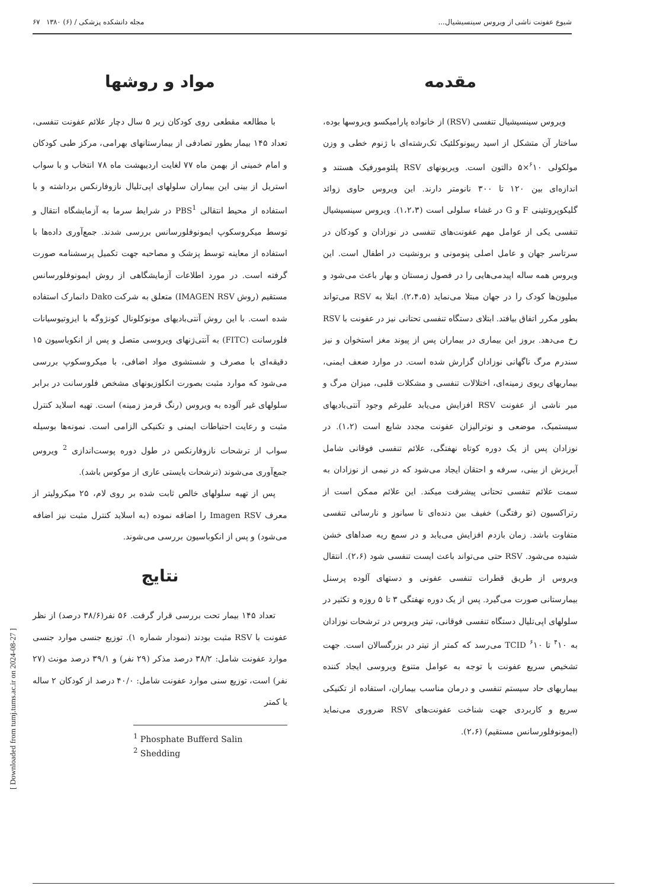شیوع عفونت ناشی از ویروس سینسیشیال... مجله دانشکده پزشکی / (۶) ۱۳۸۰ ۶۷
مقدمه
ویروس سینسیشیال تنفسی (RSV) از خانواده پارامیکسو ویروسها بوده، ساختار آن متشکل از اسید ریبونوکلئیک تک‌رشته‌ای با ژنوم خطی و وزن مولکولی <sup>۶</sup>۱۰×۵ دالتون است. ویریونهای RSV پلئومورفیک هستند و اندازه‌ای بین ۱۲۰ تا ۳۰۰ نانومتر دارند. این ویروس حاوی زوائد گلیکوپروتئینی F و G در غشاء سلولی است (۱،۲،۳). ویروس سینسیشیال تنفسی یکی از عوامل مهم عفونت‌های تنفسی در نوزادان و کودکان در سرتاسر جهان و عامل اصلی پنومونی و برونشیت در اطفال است. این ویروس همه ساله اپیدمی‌هایی را در فصول زمستان و بهار باعث می‌شود و میلیون‌ها کودک را در جهان مبتلا می‌نماید (۲،۴،۵). ابتلا به RSV می‌تواند بطور مکرر اتفاق بیافتد. ابتلای دستگاه تنفسی تحتانی نیز در عفونت با RSV رخ می‌دهد. بروز این بیماری در بیماران پس از پیوند مغز استخوان و نیز سندرم مرگ ناگهانی نوزادان گزارش شده است. در موارد ضعف ایمنی، بیماریهای ریوی زمینه‌ای، اختلالات تنفسی و مشکلات قلبی، میزان مرگ و میر ناشی از عفونت RSV افزایش می‌یابد علیرغم وجود آنتی‌بادیهای سیستمیک، موضعی و نوترالیزان عفونت مجدد شایع است (۱،۲). در نوزادان پس از یک دوره کوتاه نهفتگی، علائم تنفسی فوقانی شامل آبریزش از بینی، سرفه و احتقان ایجاد می‌شود که در نیمی از نوزادان به سمت علائم تنفسی تحتانی پیشرفت میکند. این علائم ممکن است از رتراکسیون (تو رفتگی) خفیف بین دنده‌ای تا سیانوز و نارسائی تنفسی متفاوت باشد. زمان بازدم افزایش می‌یابد و در سمع ریه صداهای خشن شنیده می‌شود. RSV حتی می‌تواند باعث ایست تنفسی شود (۲،۶). انتقال ویروس از طریق قطرات تنفسی عفونی و دستهای آلوده پرسنل بیمارستانی صورت می‌گیرد. پس از یک دوره نهفتگی ۳ تا ۵ روزه و تکثیر در سلولهای اپی‌تلیال دستگاه تنفسی فوقانی، تیتر ویروس در ترشحات نوزادان به <sup>۴</sup>۱۰ تا <sup>۶</sup>۱۰ TCID می‌رسد که کمتر از تیتر در بزرگسالان است. جهت تشخیص سریع عفونت با توجه به عوامل متنوع ویروسی ایجاد کننده بیماریهای حاد سیستم تنفسی و درمان مناسب بیماران، استفاده از تکنیکی سریع و کاربردی جهت شناخت عفونت‌های RSV ضروری می‌نماید (ایمونوفلورسانس مستقیم) (۲،۶).
مواد و روشها
با مطالعه مقطعی روی کودکان زیر ۵ سال دچار علائم عفونت تنفسی، تعداد ۱۴۵ بیمار بطور تصادفی از بیمارستانهای بهرامی، مرکز طبی کودکان و امام خمینی از بهمن ماه ۷۷ لغایت اردیبهشت ماه ۷۸ انتخاب و با سواب استریل از بینی این بیماران سلولهای اپی‌تلیال نازوفارنکس برداشته و با استفاده از محیط انتقالی PBS<sup>1</sup> در شرایط سرما به آزمایشگاه انتقال و توسط میکروسکوپ ایمونوفلورسانس بررسی شدند. جمع‌آوری داده‌ها با استفاده از معاینه توسط پزشک و مصاحبه جهت تکمیل پرسشنامه صورت گرفته است. در مورد اطلاعات آزمایشگاهی از روش ایمونوفلورسانس مستقیم (روش IMAGEN RSV) متعلق به شرکت Dako دانمارک استفاده شده است. با این روش آنتی‌بادیهای مونوکلونال کونژوگه با ایزوتیوسیانات فلورسانت (FITC) به آنتی‌ژنهای ویروسی متصل و پس از انکوباسیون ۱۵ دقیقه‌ای با مصرف و شستشوی مواد اضافی، با میکروسکوپ بررسی می‌شود که موارد مثبت بصورت انکلوزیونهای مشخص فلورسانت در برابر سلولهای غیر آلوده به ویروس (رنگ قرمز زمینه) است. تهیه اسلاید کنترل مثبت و رعایت احتیاطات ایمنی و تکنیکی الزامی است. نمونه‌ها بوسیله سواب از ترشحات نازوفارنکس در طول دوره پوست‌اندازی <sup>2</sup> ویروس جمع‌آوری می‌شوند (ترشحات بایستی عاری از موکوس باشد).
پس از تهیه سلولهای خالص ثابت شده بر روی لام، ۲۵ میکرولیتر از معرف Imagen RSV را اضافه نموده (به اسلاید کنترل مثبت نیز اضافه می‌شود) و پس از انکوباسیون بررسی می‌شوند.
نتایج
تعداد ۱۴۵ بیمار تحت بررسی قرار گرفت. ۵۶ نفر(۳۸/۶ درصد) از نظر عفونت با RSV مثبت بودند (نمودار شماره ۱). توزیع جنسی موارد جنسی موارد عفونت شامل: ۳۸/۲ درصد مذکر (۲۹ نفر) و ۳۹/۱ درصد مونث (۲۷ نفر) است، توزیع سنی موارد عفونت شامل: ۴۰/۰ درصد از کودکان ۲ ساله یا کمتر
<sup>1</sup> Phosphate Bufferd Salin
<sup>2</sup> Shedding
[ Downloaded from tumj.tums.ac.ir on 2024-08-27 ]